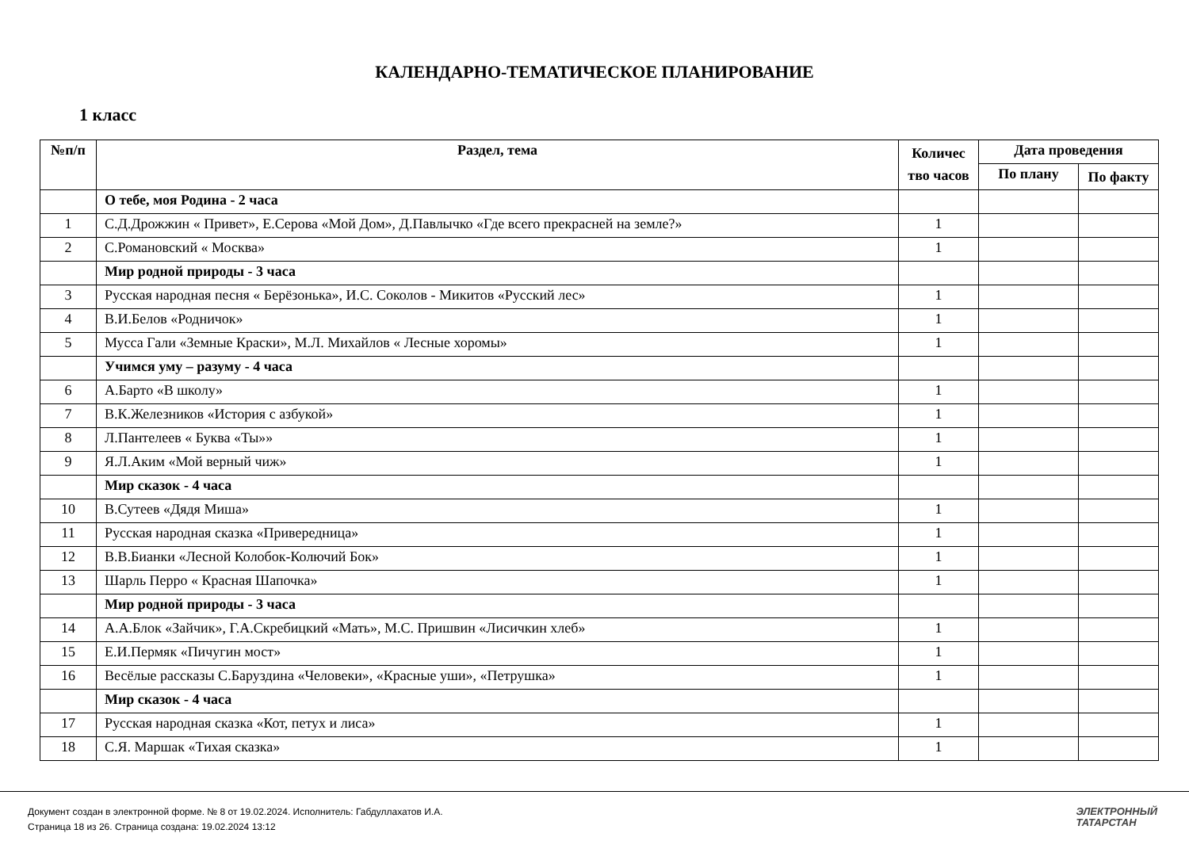КАЛЕНДАРНО-ТЕМАТИЧЕСКОЕ ПЛАНИРОВАНИЕ
1 класс
| №п/п | Раздел, тема | Количес тво часов | Дата проведения | |
| --- | --- | --- | --- | --- |
| | | | По плану | По факту |
| | О тебе, моя Родина - 2 часа | | | |
| 1 | С.Д.Дрожжин « Привет», Е.Серова «Мой Дом», Д.Павлычко «Где всего прекрасней на земле?» | 1 | | |
| 2 | С.Романовский « Москва» | 1 | | |
| | Мир родной природы - 3 часа | | | |
| 3 | Русская народная песня « Берёзонька», И.С. Соколов - Микитов «Русский лес» | 1 | | |
| 4 | В.И.Белов «Родничок» | 1 | | |
| 5 | Мусса Гали «Земные Краски», М.Л. Михайлов « Лесные хоромы» | 1 | | |
| | Учимся уму – разуму - 4 часа | | | |
| 6 | А.Барто «В школу» | 1 | | |
| 7 | В.К.Железников «История с азбукой» | 1 | | |
| 8 | Л.Пантелеев « Буква «Ты»» | 1 | | |
| 9 | Я.Л.Аким «Мой верный чиж» | 1 | | |
| | Мир сказок - 4 часа | | | |
| 10 | В.Сутеев «Дядя Миша» | 1 | | |
| 11 | Русская народная сказка «Привередница» | 1 | | |
| 12 | В.В.Бианки «Лесной Колобок-Колючий Бок» | 1 | | |
| 13 | Шарль Перро « Красная Шапочка» | 1 | | |
| | Мир родной природы - 3 часа | | | |
| 14 | А.А.Блок «Зайчик», Г.А.Скребицкий «Мать», М.С. Пришвин «Лисичкин хлеб» | 1 | | |
| 15 | Е.И.Пермяк «Пичугин мост» | 1 | | |
| 16 | Весёлые рассказы С.Баруздина «Человеки», «Красные уши», «Петрушка» | 1 | | |
| | Мир сказок - 4 часа | | | |
| 17 | Русская народная сказка «Кот, петух и лиса» | 1 | | |
| 18 | С.Я. Маршак «Тихая сказка» | 1 | | |
Документ создан в электронной форме. № 8 от 19.02.2024. Исполнитель: Габдуллахатов И.А.
Страница 18 из 26. Страница создана: 19.02.2024 13:12
ЭЛЕКТРОННЫЙ
ТАТАРСТАН